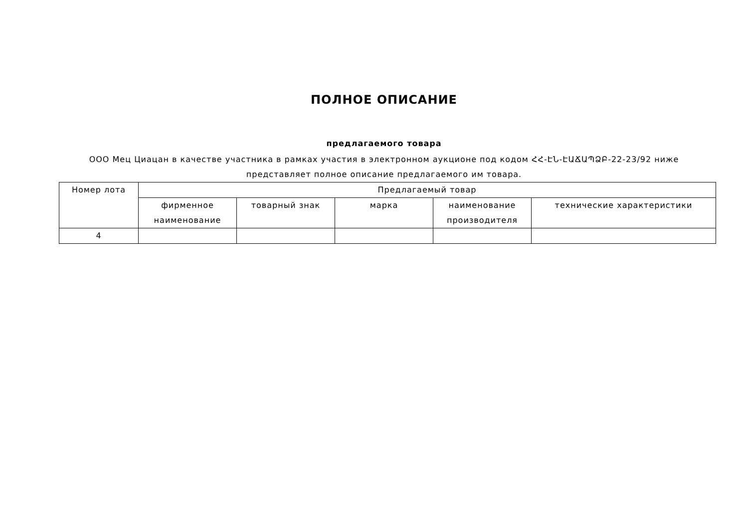ПОЛНОЕ ОПИСАНИЕ
предлагаемого товара
ООО Мец Циацан в качестве участника в рамках участия в электронном аукционе под кодом ՀՀ-ԷՆ-ԷԱՃԱՊՁԲ-22-23/92 ниже представляет полное описание предлагаемого им товара.
| Номер лота | Предлагаемый товар | | | | |
| --- | --- | --- | --- | --- | --- |
| | фирменное наименование | товарный знак | марка | наименование производителя | технические характеристики |
| 4 | | | | | |